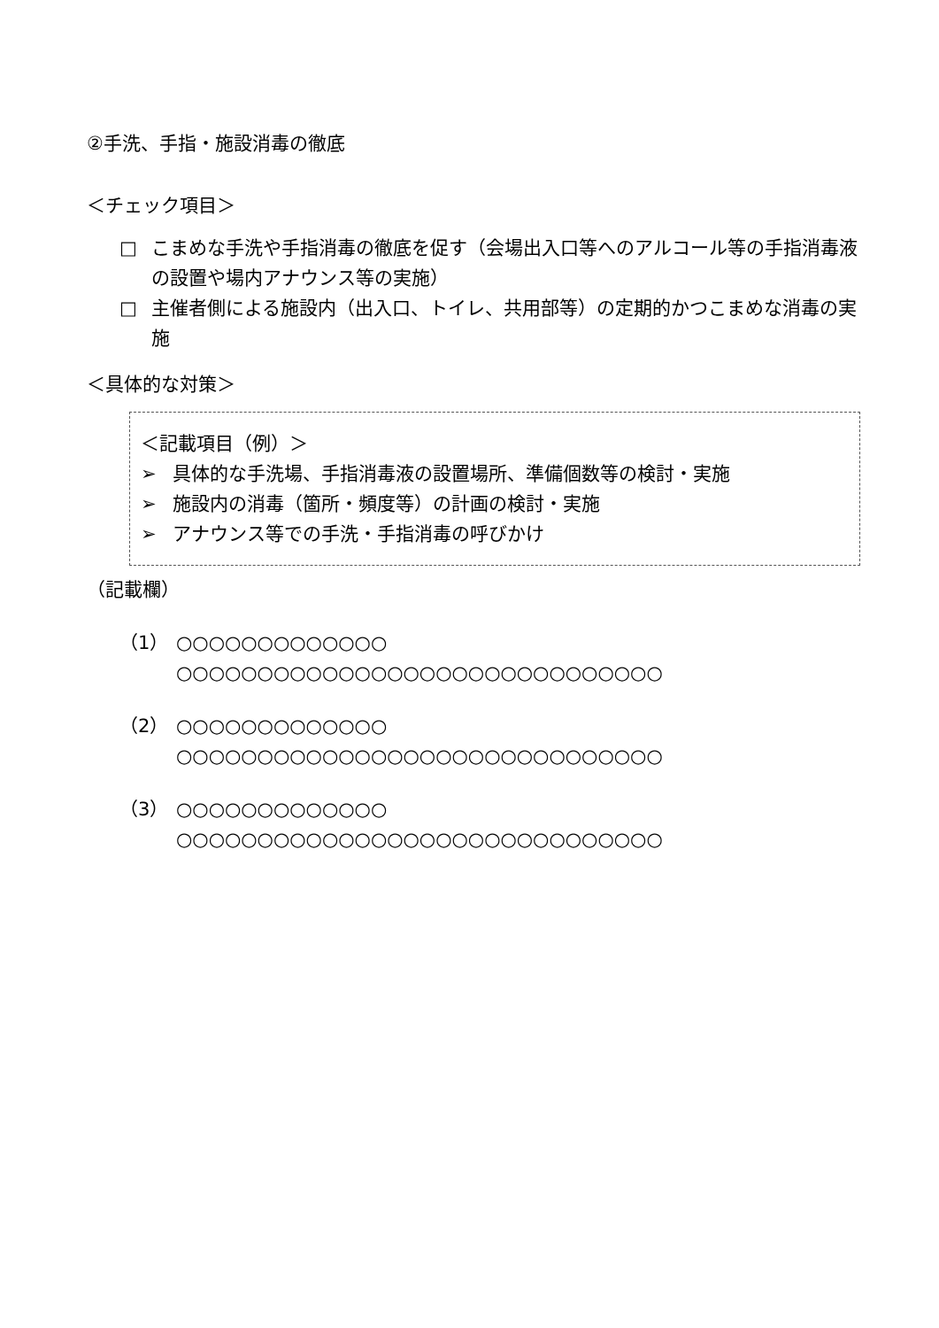②手洗、手指・施設消毒の徹底
＜チェック項目＞
□ こまめな手洗や手指消毒の徹底を促す（会場出入口等へのアルコール等の手指消毒液の設置や場内アナウンス等の実施）
□ 主催者側による施設内（出入口、トイレ、共用部等）の定期的かつこまめな消毒の実施
＜具体的な対策＞
＜記載項目（例）＞
➢ 具体的な手洗場、手指消毒液の設置場所、準備個数等の検討・実施
➢ 施設内の消毒（箇所・頻度等）の計画の検討・実施
➢ アナウンス等での手洗・手指消毒の呼びかけ
（記載欄）
（1） ○○○○○○○○○○○○○
○○○○○○○○○○○○○○○○○○○○○○○○○○○○○○
（2） ○○○○○○○○○○○○○
○○○○○○○○○○○○○○○○○○○○○○○○○○○○○○
（3） ○○○○○○○○○○○○○
○○○○○○○○○○○○○○○○○○○○○○○○○○○○○○